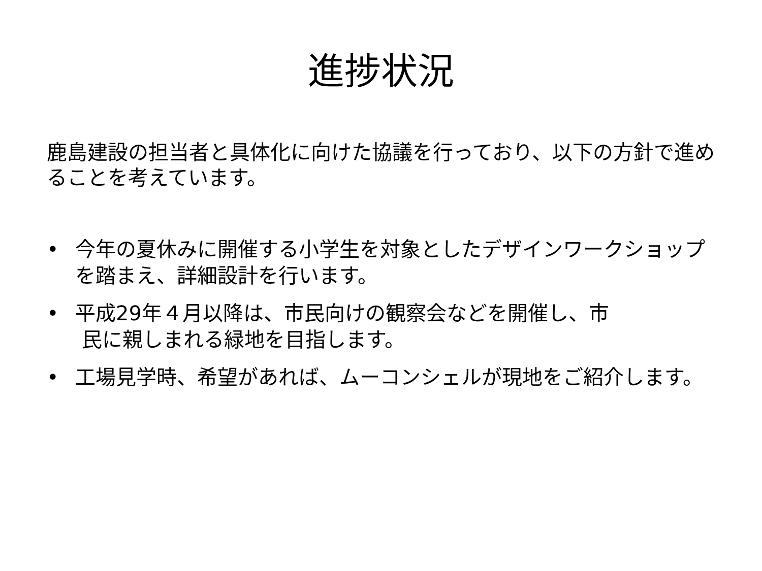進捗状況
鹿島建設の担当者と具体化に向けた協議を行っており、以下の方針で進めることを考えています。
• 今年の夏休みに開催する小学生を対象としたデザインワークショップを踏まえ、詳細設計を行います。
• 平成29年４月以降は、市民向けの観察会などを開催し、市
民に親しまれる緑地を目指します。
• 工場見学時、希望があれば、ムーコンシェルが現地をご紹介します。